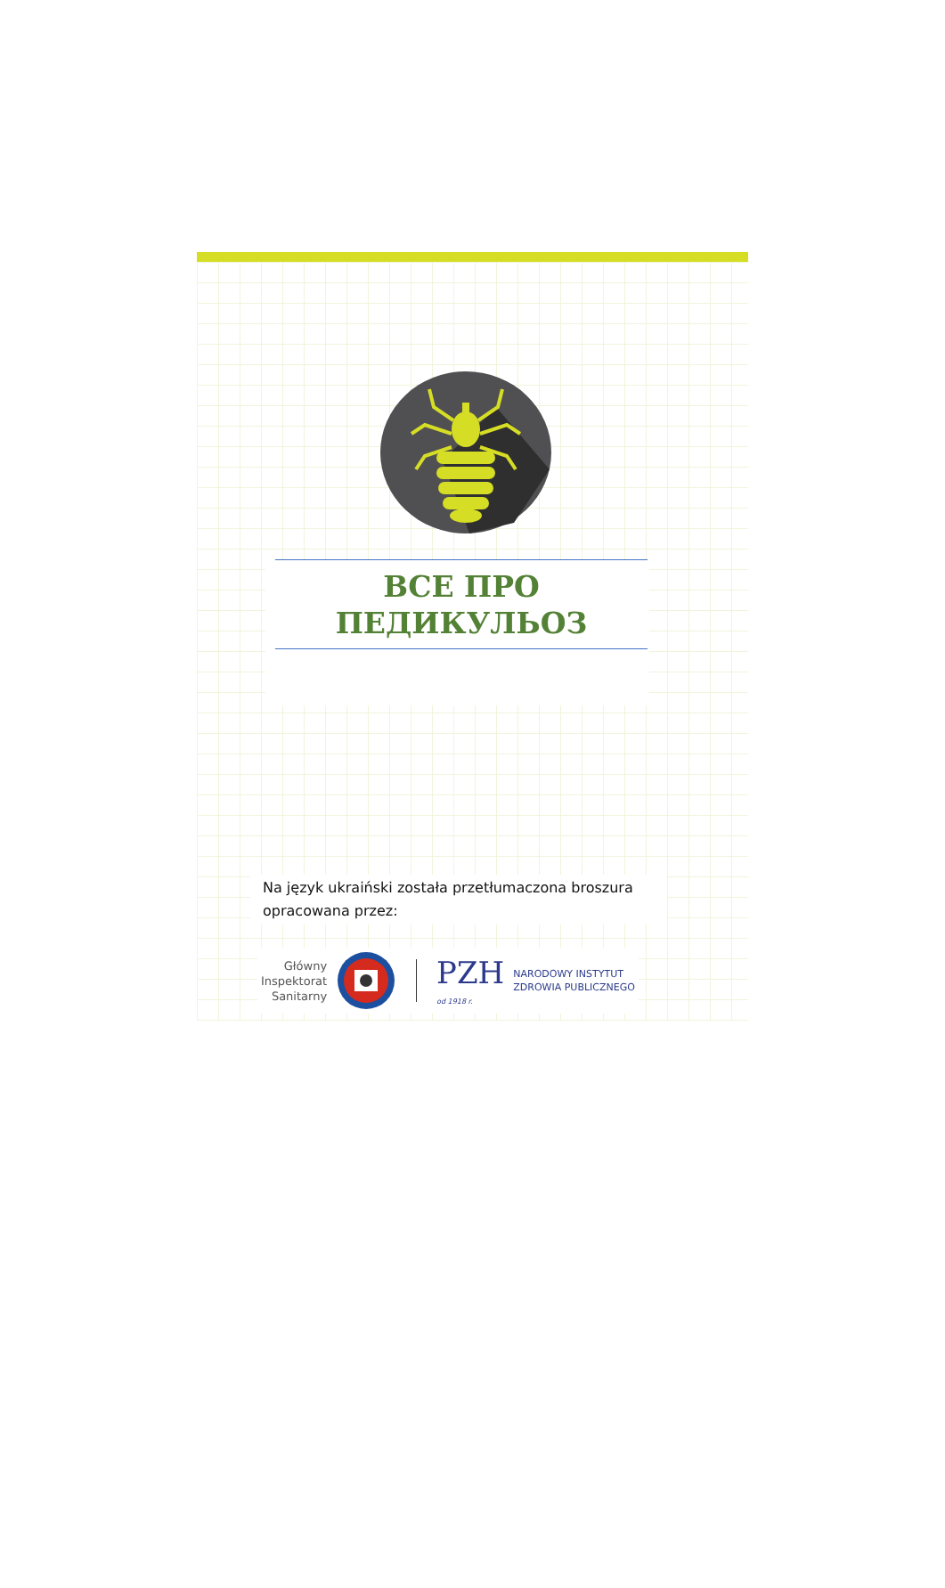ВСЕ ПРО
ПЕДИКУЛЬОЗ
Na język ukraiński została przetłumaczona broszura opracowana przez:
Główny
Inspektorat
Sanitarny
PZH
od 1918 r.
NARODOWY INSTYTUT
ZDROWIA PUBLICZNEGO